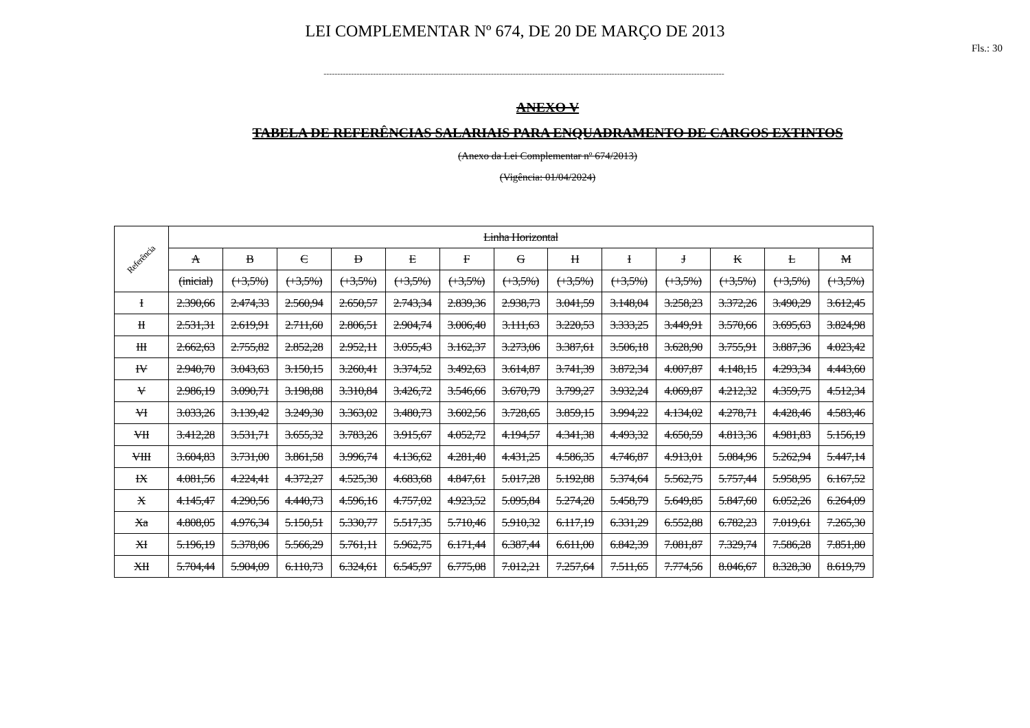LEI COMPLEMENTAR Nº 674, DE 20 DE MARÇO DE 2013
Fls.: 30
--------------------------------------------------------------------------------------------------------------------------------------------------
ANEXO V
TABELA DE REFERÊNCIAS SALARIAIS PARA ENQUADRAMENTO DE CARGOS EXTINTOS
(Anexo da Lei Complementar nº 674/2013)
(Vigência: 01/04/2024)
| Referência | Linha Horizontal | | | | | | | | | | | | |
| --- | --- | --- | --- | --- | --- | --- | --- | --- | --- | --- | --- | --- | --- |
| | A | B | C | D | E | F | G | H | I | J | K | L | M |
| | (inicial) | (+3,5%) | (+3,5%) | (+3,5%) | (+3,5%) | (+3,5%) | (+3,5%) | (+3,5%) | (+3,5%) | (+3,5%) | (+3,5%) | (+3,5%) | (+3,5%) |
| I | 2.390,66 | 2.474,33 | 2.560,94 | 2.650,57 | 2.743,34 | 2.839,36 | 2.938,73 | 3.041,59 | 3.148,04 | 3.258,23 | 3.372,26 | 3.490,29 | 3.612,45 |
| II | 2.531,31 | 2.619,91 | 2.711,60 | 2.806,51 | 2.904,74 | 3.006,40 | 3.111,63 | 3.220,53 | 3.333,25 | 3.449,91 | 3.570,66 | 3.695,63 | 3.824,98 |
| III | 2.662,63 | 2.755,82 | 2.852,28 | 2.952,11 | 3.055,43 | 3.162,37 | 3.273,06 | 3.387,61 | 3.506,18 | 3.628,90 | 3.755,91 | 3.887,36 | 4.023,42 |
| IV | 2.940,70 | 3.043,63 | 3.150,15 | 3.260,41 | 3.374,52 | 3.492,63 | 3.614,87 | 3.741,39 | 3.872,34 | 4.007,87 | 4.148,15 | 4.293,34 | 4.443,60 |
| V | 2.986,19 | 3.090,71 | 3.198,88 | 3.310,84 | 3.426,72 | 3.546,66 | 3.670,79 | 3.799,27 | 3.932,24 | 4.069,87 | 4.212,32 | 4.359,75 | 4.512,34 |
| VI | 3.033,26 | 3.139,42 | 3.249,30 | 3.363,02 | 3.480,73 | 3.602,56 | 3.728,65 | 3.859,15 | 3.994,22 | 4.134,02 | 4.278,71 | 4.428,46 | 4.583,46 |
| VII | 3.412,28 | 3.531,71 | 3.655,32 | 3.783,26 | 3.915,67 | 4.052,72 | 4.194,57 | 4.341,38 | 4.493,32 | 4.650,59 | 4.813,36 | 4.981,83 | 5.156,19 |
| VIII | 3.604,83 | 3.731,00 | 3.861,58 | 3.996,74 | 4.136,62 | 4.281,40 | 4.431,25 | 4.586,35 | 4.746,87 | 4.913,01 | 5.084,96 | 5.262,94 | 5.447,14 |
| IX | 4.081,56 | 4.224,41 | 4.372,27 | 4.525,30 | 4.683,68 | 4.847,61 | 5.017,28 | 5.192,88 | 5.374,64 | 5.562,75 | 5.757,44 | 5.958,95 | 6.167,52 |
| X | 4.145,47 | 4.290,56 | 4.440,73 | 4.596,16 | 4.757,02 | 4.923,52 | 5.095,84 | 5.274,20 | 5.458,79 | 5.649,85 | 5.847,60 | 6.052,26 | 6.264,09 |
| Xa | 4.808,05 | 4.976,34 | 5.150,51 | 5.330,77 | 5.517,35 | 5.710,46 | 5.910,32 | 6.117,19 | 6.331,29 | 6.552,88 | 6.782,23 | 7.019,61 | 7.265,30 |
| XI | 5.196,19 | 5.378,06 | 5.566,29 | 5.761,11 | 5.962,75 | 6.171,44 | 6.387,44 | 6.611,00 | 6.842,39 | 7.081,87 | 7.329,74 | 7.586,28 | 7.851,80 |
| XII | 5.704,44 | 5.904,09 | 6.110,73 | 6.324,61 | 6.545,97 | 6.775,08 | 7.012,21 | 7.257,64 | 7.511,65 | 7.774,56 | 8.046,67 | 8.328,30 | 8.619,79 |